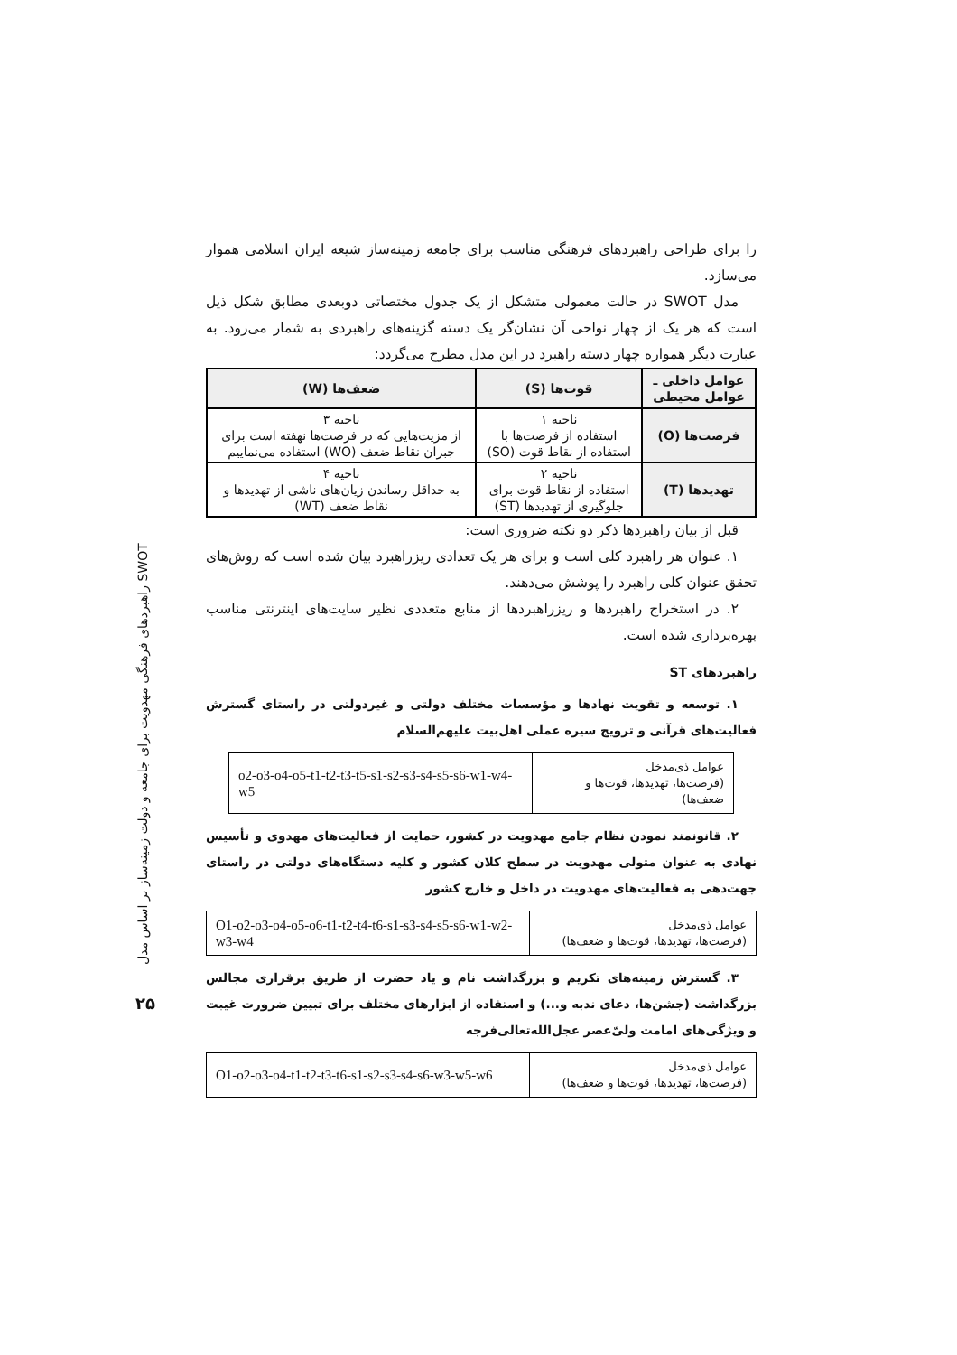راهبردهای فرهنگی مهدویت برای جامعه و دولت زمینه‌ساز بر اساس مدل SWOT
۲۵
را برای طراحی راهبردهای فرهنگی مناسب برای جامعه زمینه‌ساز شیعه ایران اسلامی هموار می‌سازد.
مدل SWOT در حالت معمولی متشکل از یک جدول مختصاتی دوبعدی مطابق شکل ذیل است که هر یک از چهار نواحی آن نشان‌گر یک دسته گزینه‌های راهبردی به شمار می‌رود. به عبارت دیگر همواره چهار دسته راهبرد در این مدل مطرح می‌گردد:
| عوامل داخلی ـ عوامل محیطی | قوت‌ها (S) | ضعف‌ها (W) |
| --- | --- | --- |
| فرصت‌ها (O) | ناحیه ۱ استفاده از فرصت‌ها با استفاده از نقاط قوت (SO) | ناحیه ۳ از مزیت‌هایی که در فرصت‌ها نهفته است برای جبران نقاط ضعف (WO) استفاده می‌نماییم |
| تهدیدها (T) | ناحیه ۲ استفاده از نقاط قوت برای جلوگیری از تهدیدها (ST) | ناحیه ۴ به حداقل رساندن زیان‌های ناشی از تهدیدها و نقاط ضعف (WT) |
قبل از بیان راهبردها ذکر دو نکته ضروری است:
۱. عنوان هر راهبرد کلی است و برای هر یک تعدادی ریزراهبرد بیان شده است که روش‌های تحقق عنوان کلی راهبرد را پوشش می‌دهند.
۲. در استخراج راهبردها و ریزراهبردها از منابع متعددی نظیر سایت‌های اینترنتی مناسب بهره‌برداری شده است.
راهبردهای ST
۱. توسعه و تقویت نهادها و مؤسسات مختلف دولتی و غیردولتی در راستای گسترش فعالیت‌های قرآنی و ترویج سیره عملی اهل‌بیت علیهم‌السلام
| عوامل ذی‌مدخل (فرصت‌ها، تهدیدها، قوت‌ها و ضعف‌ها) | o2-o3-o4-o5-t1-t2-t3-t5-s1-s2-s3-s4-s5-s6-w1-w4-w5 |
۲. قانونمند نمودن نظام جامع مهدویت در کشور، حمایت از فعالیت‌های مهدوی و تأسیس نهادی به عنوان متولی مهدویت در سطح کلان کشور و کلیه دستگاه‌های دولتی در راستای جهت‌دهی به فعالیت‌های مهدویت در داخل و خارج کشور
| عوامل ذی‌مدخل (فرصت‌ها، تهدیدها، قوت‌ها و ضعف‌ها) | O1-o2-o3-o4-o5-o6-t1-t2-t4-t6-s1-s3-s4-s5-s6-w1-w2-w3-w4 |
۳. گسترش زمینه‌های تکریم و بزرگداشت نام و یاد حضرت از طریق برقراری مجالس بزرگداشت (جشن‌ها، دعای ندبه و...) و استفاده از ابزارهای مختلف برای تبیین ضرورت غیبت و ویژگی‌های امامت ولیّ‌عصر عجل‌الله‌تعالی‌فرجه
| عوامل ذی‌مدخل (فرصت‌ها، تهدیدها، قوت‌ها و ضعف‌ها) | O1-o2-o3-o4-t1-t2-t3-t6-s1-s2-s3-s4-s6-w3-w5-w6 |